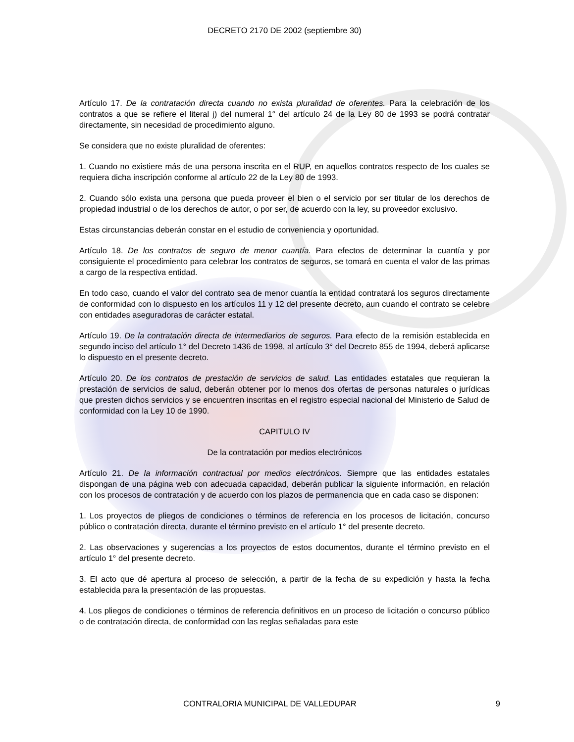DECRETO 2170 DE 2002 (septiembre 30)
Artículo 17. De la contratación directa cuando no exista pluralidad de oferentes. Para la celebración de los contratos a que se refiere el literal j) del numeral 1° del artículo 24 de la Ley 80 de 1993 se podrá contratar directamente, sin necesidad de procedimiento alguno.
Se considera que no existe pluralidad de oferentes:
1. Cuando no existiere más de una persona inscrita en el RUP, en aquellos contratos respecto de los cuales se requiera dicha inscripción conforme al artículo 22 de la Ley 80 de 1993.
2. Cuando sólo exista una persona que pueda proveer el bien o el servicio por ser titular de los derechos de propiedad industrial o de los derechos de autor, o por ser, de acuerdo con la ley, su proveedor exclusivo.
Estas circunstancias deberán constar en el estudio de conveniencia y oportunidad.
Artículo 18. De los contratos de seguro de menor cuantía. Para efectos de determinar la cuantía y por consiguiente el procedimiento para celebrar los contratos de seguros, se tomará en cuenta el valor de las primas a cargo de la respectiva entidad.
En todo caso, cuando el valor del contrato sea de menor cuantía la entidad contratará los seguros directamente de conformidad con lo dispuesto en los artículos 11 y 12 del presente decreto, aun cuando el contrato se celebre con entidades aseguradoras de carácter estatal.
Artículo 19. De la contratación directa de intermediarios de seguros. Para efecto de la remisión establecida en segundo inciso del artículo 1° del Decreto 1436 de 1998, al artículo 3° del Decreto 855 de 1994, deberá aplicarse lo dispuesto en el presente decreto.
Artículo 20. De los contratos de prestación de servicios de salud. Las entidades estatales que requieran la prestación de servicios de salud, deberán obtener por lo menos dos ofertas de personas naturales o jurídicas que presten dichos servicios y se encuentren inscritas en el registro especial nacional del Ministerio de Salud de conformidad con la Ley 10 de 1990.
CAPITULO IV
De la contratación por medios electrónicos
Artículo 21. De la información contractual por medios electrónicos. Siempre que las entidades estatales dispongan de una página web con adecuada capacidad, deberán publicar la siguiente información, en relación con los procesos de contratación y de acuerdo con los plazos de permanencia que en cada caso se disponen:
1. Los proyectos de pliegos de condiciones o términos de referencia en los procesos de licitación, concurso público o contratación directa, durante el término previsto en el artículo 1° del presente decreto.
2. Las observaciones y sugerencias a los proyectos de estos documentos, durante el término previsto en el artículo 1° del presente decreto.
3. El acto que dé apertura al proceso de selección, a partir de la fecha de su expedición y hasta la fecha establecida para la presentación de las propuestas.
4. Los pliegos de condiciones o términos de referencia definitivos en un proceso de licitación o concurso público o de contratación directa, de conformidad con las reglas señaladas para este
CONTRALORIA MUNICIPAL DE VALLEDUPAR 9